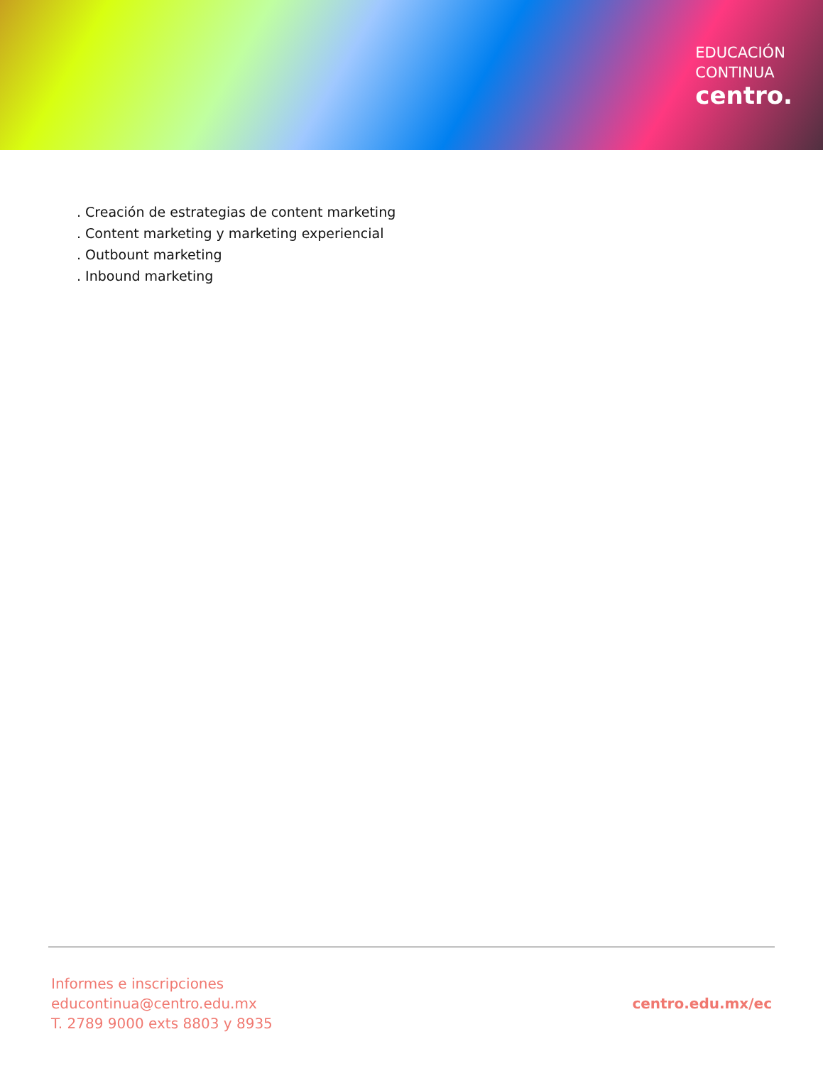EDUCACIÓN
CONTINUA
centro.
. Creación de estrategias de content marketing
. Content marketing y marketing experiencial
. Outbount marketing
. Inbound marketing
Informes e inscripciones
educontinua@centro.edu.mx
T. 2789 9000 exts 8803 y 8935
centro.edu.mx/ec